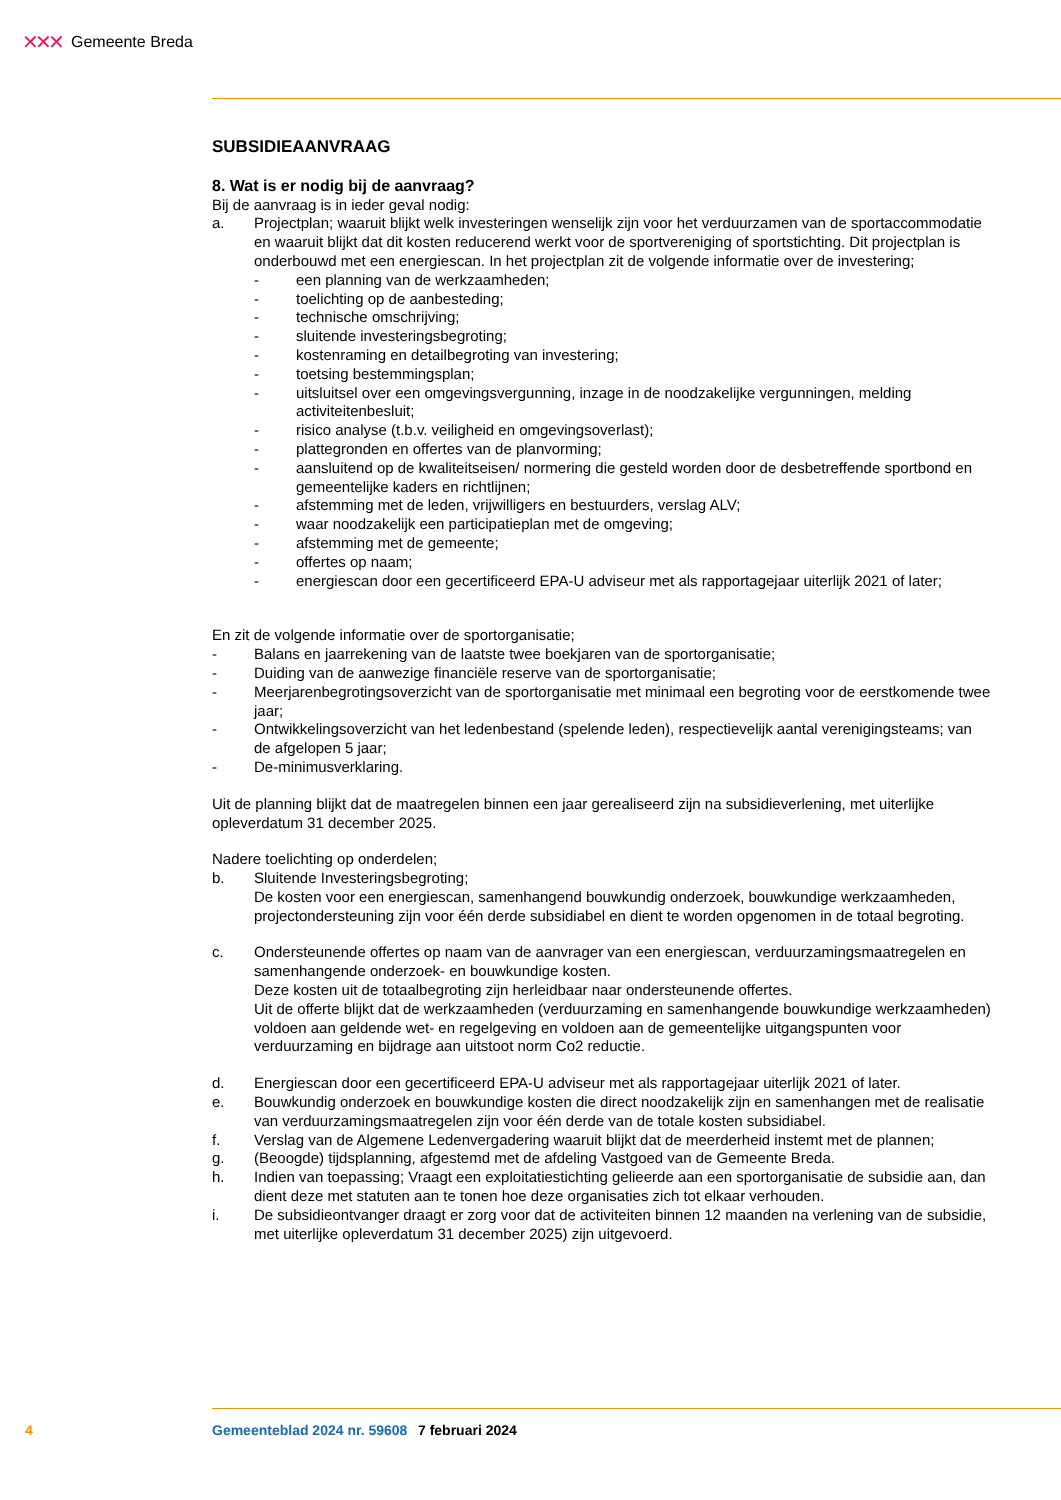✕✕✕ Gemeente Breda
SUBSIDIEAANVRAAG
8. Wat is er nodig bij de aanvraag?
Bij de aanvraag is in ieder geval nodig:
a. Projectplan; waaruit blijkt welk investeringen wenselijk zijn voor het verduurzamen van de sportaccommodatie en waaruit blijkt dat dit kosten reducerend werkt voor de sportvereniging of sportstichting. Dit projectplan is onderbouwd met een energiescan. In het projectplan zit de volgende informatie over de investering;
- een planning van de werkzaamheden;
- toelichting op de aanbesteding;
- technische omschrijving;
- sluitende investeringsbegroting;
- kostenraming en detailbegroting van investering;
- toetsing bestemmingsplan;
- uitsluitsel over een omgevingsvergunning, inzage in de noodzakelijke vergunningen, melding activiteitenbesluit;
- risico analyse (t.b.v. veiligheid en omgevingsoverlast);
- plattegronden en offertes van de planvorming;
- aansluitend op de kwaliteitseisen/ normering die gesteld worden door de desbetreffende sportbond en gemeentelijke kaders en richtlijnen;
- afstemming met de leden, vrijwilligers en bestuurders, verslag ALV;
- waar noodzakelijk een participatieplan met de omgeving;
- afstemming met de gemeente;
- offertes op naam;
- energiescan door een gecertificeerd EPA-U adviseur met als rapportagejaar uiterlijk 2021 of later;
En zit de volgende informatie over de sportorganisatie;
- Balans en jaarrekening van de laatste twee boekjaren van de sportorganisatie;
- Duiding van de aanwezige financiële reserve van de sportorganisatie;
- Meerjarenbegrotingsoverzicht van de sportorganisatie met minimaal een begroting voor de eerstkomende twee jaar;
- Ontwikkelingsoverzicht van het ledenbestand (spelende leden), respectievelijk aantal verenigingsteams; van de afgelopen 5 jaar;
- De-minimusverklaring.
Uit de planning blijkt dat de maatregelen binnen een jaar gerealiseerd zijn na subsidieverlening, met uiterlijke opleverdatum 31 december 2025.
Nadere toelichting op onderdelen;
b. Sluitende Investeringsbegroting;
De kosten voor een energiescan, samenhangend bouwkundig onderzoek, bouwkundige werkzaamheden, projectondersteuning zijn voor één derde subsidiabel en dient te worden opgenomen in de totaal begroting.
c. Ondersteunende offertes op naam van de aanvrager van een energiescan, verduurzamingsmaatregelen en samenhangende onderzoek- en bouwkundige kosten.
Deze kosten uit de totaalbegroting zijn herleidbaar naar ondersteunende offertes.
Uit de offerte blijkt dat de werkzaamheden (verduurzaming en samenhangende bouwkundige werkzaamheden) voldoen aan geldende wet- en regelgeving en voldoen aan de gemeentelijke uitgangspunten voor verduurzaming en bijdrage aan uitstoot norm Co2 reductie.
d. Energiescan door een gecertificeerd EPA-U adviseur met als rapportagejaar uiterlijk 2021 of later.
e. Bouwkundig onderzoek en bouwkundige kosten die direct noodzakelijk zijn en samenhangen met de realisatie van verduurzamingsmaatregelen zijn voor één derde van de totale kosten subsidiabel.
f. Verslag van de Algemene Ledenvergadering waaruit blijkt dat de meerderheid instemt met de plannen;
g. (Beoogde) tijdsplanning, afgestemd met de afdeling Vastgoed van de Gemeente Breda.
h. Indien van toepassing; Vraagt een exploitatiestichting gelieerde aan een sportorganisatie de subsidie aan, dan dient deze met statuten aan te tonen hoe deze organisaties zich tot elkaar verhouden.
i. De subsidieontvanger draagt er zorg voor dat de activiteiten binnen 12 maanden na verlening van de subsidie, met uiterlijke opleverdatum 31 december 2025) zijn uitgevoerd.
4 Gemeenteblad 2024 nr. 59608 7 februari 2024